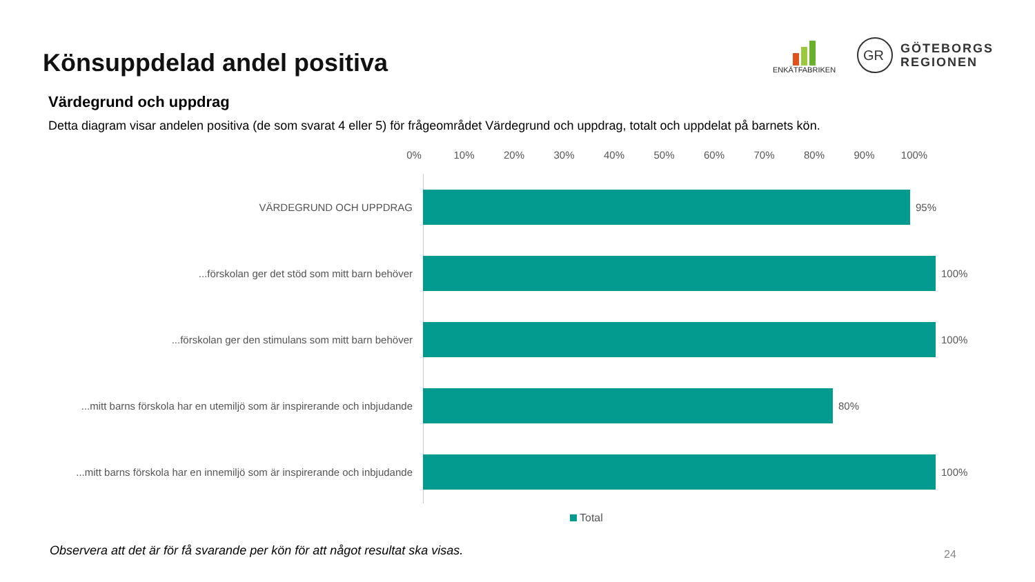Könsuppdelad andel positiva
ENKÄTFABRIKEN
GR
GÖTEBORGS
REGIONEN
Värdegrund och uppdrag
Detta diagram visar andelen positiva (de som svarat 4 eller 5) för frågeområdet Värdegrund och uppdrag, totalt och uppdelat på barnets kön.
0% 10% 20% 30% 40% 50% 60% 70% 80% 90% 100%
VÄRDEGRUND OCH UPPDRAG 95%
...förskolan ger det stöd som mitt barn behöver 100%
...förskolan ger den stimulans som mitt barn behöver 100%
...mitt barns förskola har en utemiljö som är inspirerande och inbjudande
80%
...mitt barns förskola har en innemiljö som är inspirerande och inbjudande
100%
Total
Observera att det är för få svarande per kön för att något resultat ska visas.
24